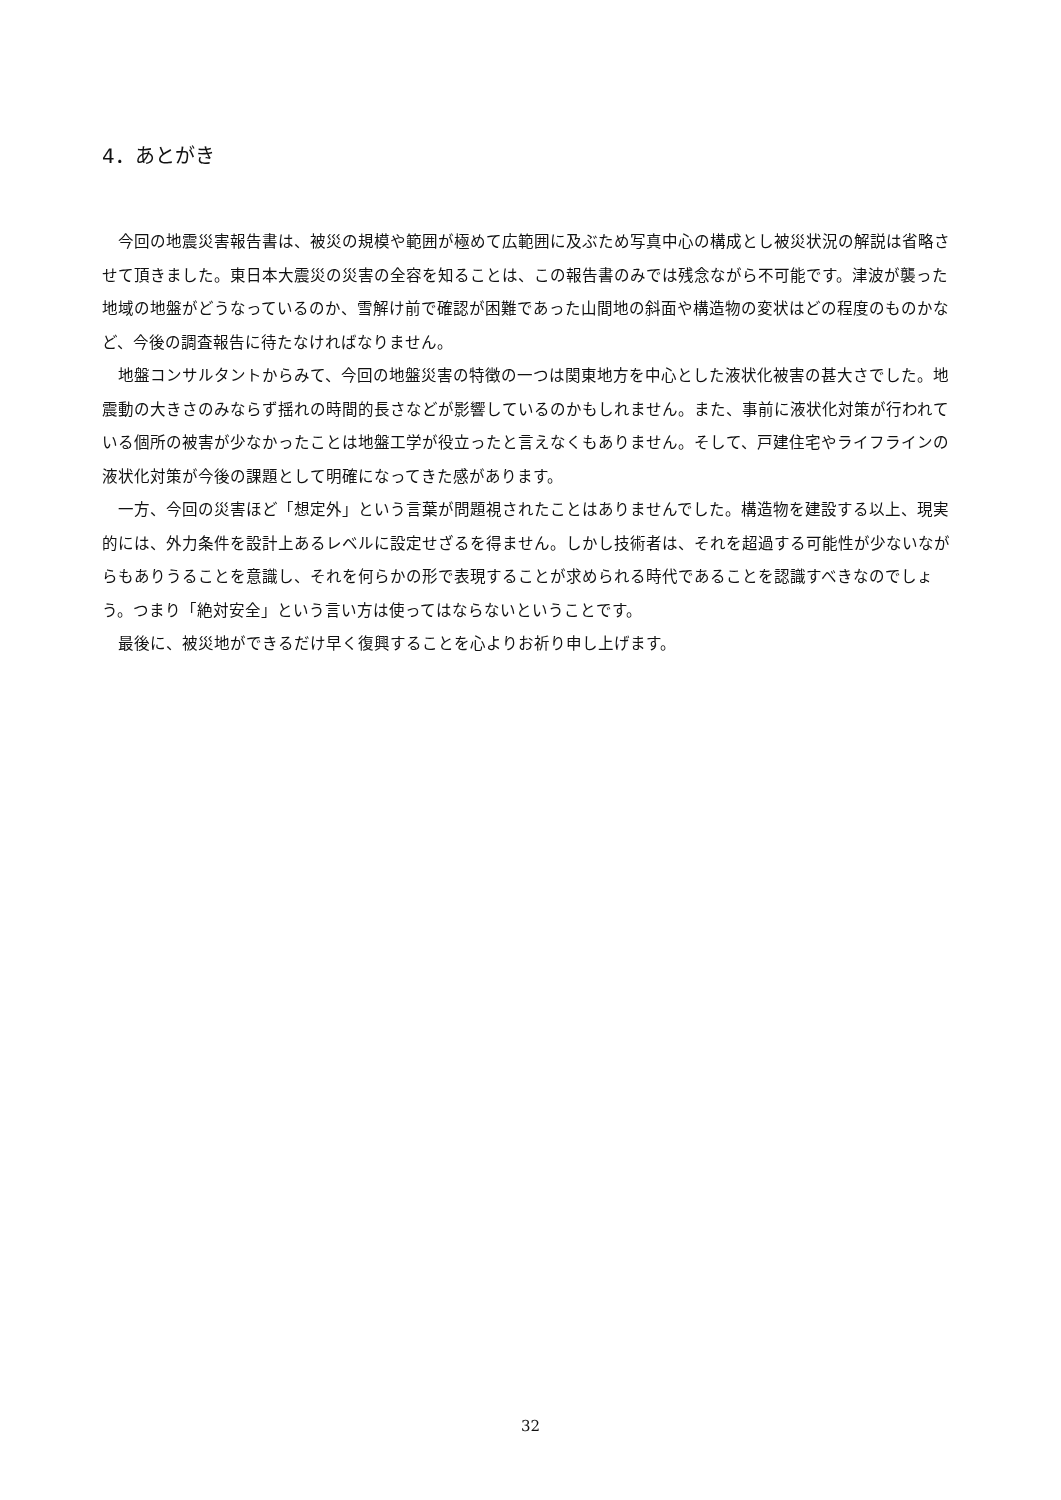4．あとがき
今回の地震災害報告書は、被災の規模や範囲が極めて広範囲に及ぶため写真中心の構成とし被災状況の解説は省略させて頂きました。東日本大震災の災害の全容を知ることは、この報告書のみでは残念ながら不可能です。津波が襲った地域の地盤がどうなっているのか、雪解け前で確認が困難であった山間地の斜面や構造物の変状はどの程度のものかなど、今後の調査報告に待たなければなりません。
地盤コンサルタントからみて、今回の地盤災害の特徴の一つは関東地方を中心とした液状化被害の甚大さでした。地震動の大きさのみならず揺れの時間的長さなどが影響しているのかもしれません。また、事前に液状化対策が行われている個所の被害が少なかったことは地盤工学が役立ったと言えなくもありません。そして、戸建住宅やライフラインの液状化対策が今後の課題として明確になってきた感があります。
一方、今回の災害ほど「想定外」という言葉が問題視されたことはありませんでした。構造物を建設する以上、現実的には、外力条件を設計上あるレベルに設定せざるを得ません。しかし技術者は、それを超過する可能性が少ないながらもありうることを意識し、それを何らかの形で表現することが求められる時代であることを認識すべきなのでしょう。つまり「絶対安全」という言い方は使ってはならないということです。
最後に、被災地ができるだけ早く復興することを心よりお祈り申し上げます。
32